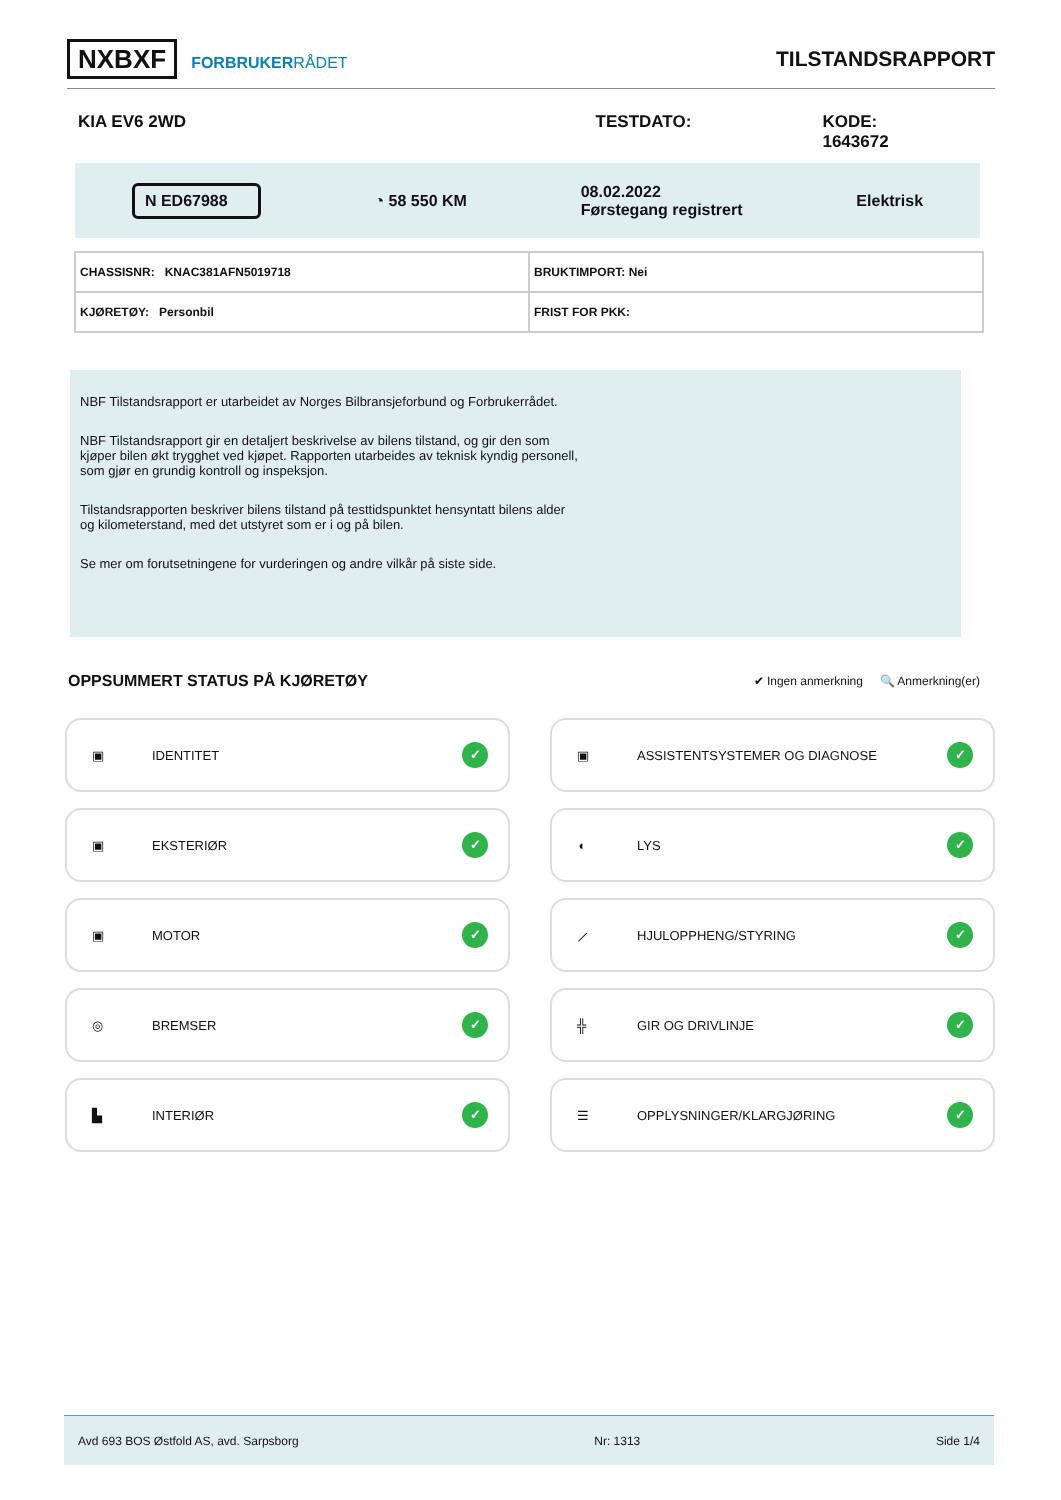NXBXF FORBRUKERRÅDET
TILSTANDSRAPPORT
KIA EV6 2WD TESTDATO: KODE: 1643672
N ED67988 ◔ 58 550 KM 08.02.2022
Førstegang registrert Elektrisk
| CHASSISNR: KNAC381AFN5019718 | BRUKTIMPORT: Nei |
| KJØRETØY: Personbil | FRIST FOR PKK: |
NBF Tilstandsrapport er utarbeidet av Norges Bilbransjeforbund og Forbrukerrådet.
NBF Tilstandsrapport gir en detaljert beskrivelse av bilens tilstand, og gir den som kjøper bilen økt trygghet ved kjøpet. Rapporten utarbeides av teknisk kyndig personell, som gjør en grundig kontroll og inspeksjon.
Tilstandsrapporten beskriver bilens tilstand på testtidspunktet hensyntatt bilens alder og kilometerstand, med det utstyret som er i og på bilen.
Se mer om forutsetningene for vurderingen og andre vilkår på siste side.
OPPSUMMERT STATUS PÅ KJØRETØY
✔ Ingen anmerkning 🔍 Anmerkning(er)
▣ IDENTITET ✓
▣ ASSISTENTSYSTEMER OG DIAGNOSE ✓
▣ EKSTERIØR ✓
◖ LYS ✓
▣ MOTOR ✓
⟋ HJULOPPHENG/STYRING ✓
◎ BREMSER ✓
╬ GIR OG DRIVLINJE ✓
▙ INTERIØR ✓
☰ OPPLYSNINGER/KLARGJØRING ✓
Avd 693 BOS Østfold AS, avd. Sarpsborg Nr: 1313 Side 1/4